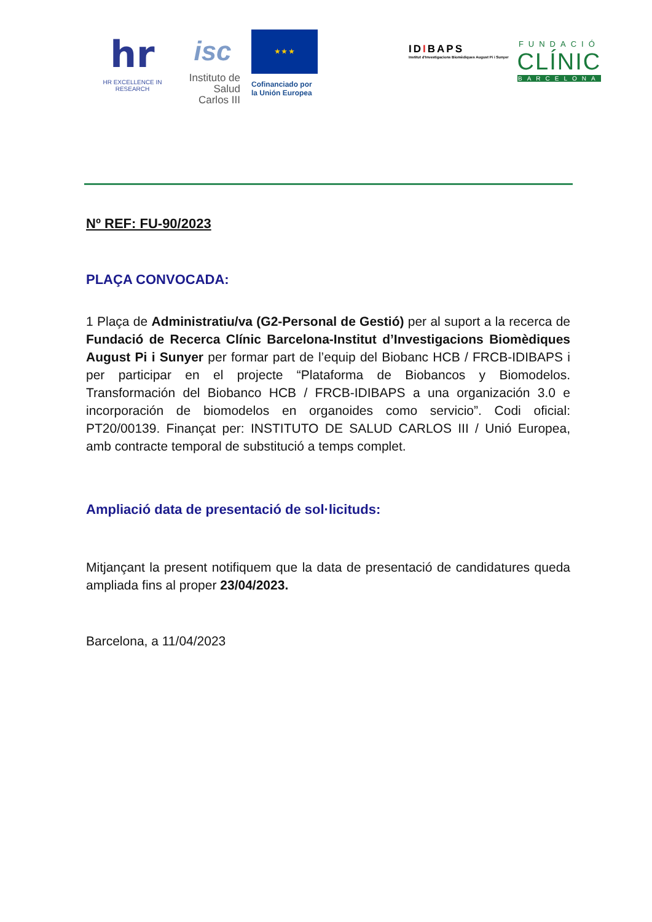hr
HR EXCELLENCE IN RESEARCH
isc
Instituto de Salud Carlos III
★ ★ ★
Cofinanciado por la Unión Europea
IDIBAPS
Institut d'Investigacions Biomèdiques August Pi i Sunyer
FUNDACIÓ
CLÍNIC
BARCELONA
Nº REF: FU-90/2023
PLAÇA CONVOCADA:
1 Plaça de Administratiu/va (G2-Personal de Gestió) per al suport a la recerca de Fundació de Recerca Clínic Barcelona-Institut d’Investigacions Biomèdiques August Pi i Sunyer per formar part de l’equip del Biobanc HCB / FRCB-IDIBAPS i per participar en el projecte “Plataforma de Biobancos y Biomodelos. Transformación del Biobanco HCB / FRCB-IDIBAPS a una organización 3.0 e incorporación de biomodelos en organoides como servicio”. Codi oficial: PT20/00139. Finançat per: INSTITUTO DE SALUD CARLOS III / Unió Europea, amb contracte temporal de substitució a temps complet.
Ampliació data de presentació de sol·licituds:
Mitjançant la present notifiquem que la data de presentació de candidatures queda ampliada fins al proper 23/04/2023.
Barcelona, a 11/04/2023